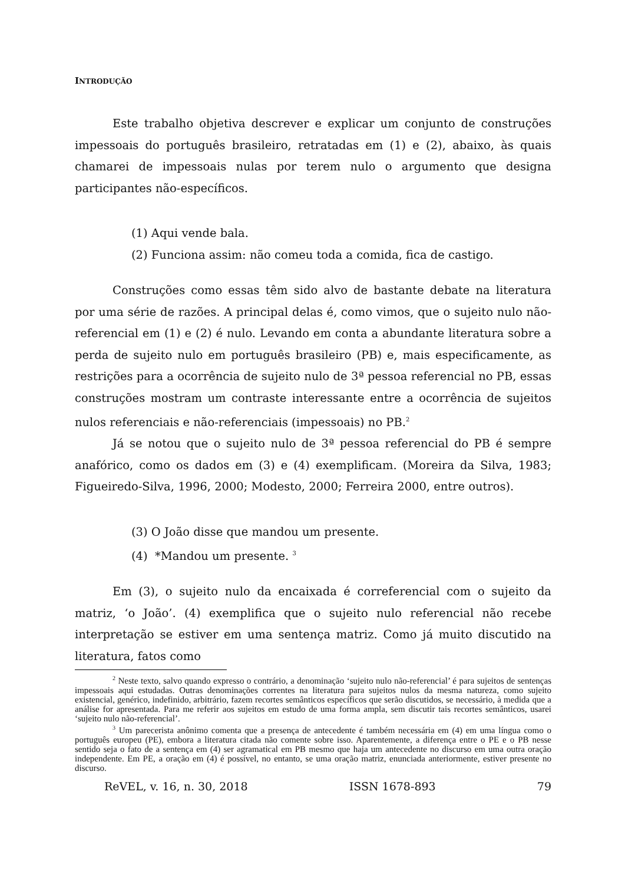INTRODUÇÃO
Este trabalho objetiva descrever e explicar um conjunto de construções impessoais do português brasileiro, retratadas em (1) e (2), abaixo, às quais chamarei de impessoais nulas por terem nulo o argumento que designa participantes não-específicos.
(1) Aqui vende bala.
(2) Funciona assim: não comeu toda a comida, fica de castigo.
Construções como essas têm sido alvo de bastante debate na literatura por uma série de razões. A principal delas é, como vimos, que o sujeito nulo não-referencial em (1) e (2) é nulo. Levando em conta a abundante literatura sobre a perda de sujeito nulo em português brasileiro (PB) e, mais especificamente, as restrições para a ocorrência de sujeito nulo de 3ª pessoa referencial no PB, essas construções mostram um contraste interessante entre a ocorrência de sujeitos nulos referenciais e não-referenciais (impessoais) no PB.<sup>2</sup>
Já se notou que o sujeito nulo de 3ª pessoa referencial do PB é sempre anafórico, como os dados em (3) e (4) exemplificam. (Moreira da Silva, 1983; Figueiredo-Silva, 1996, 2000; Modesto, 2000; Ferreira 2000, entre outros).
(3) O João disse que mandou um presente.
(4) *Mandou um presente. <sup>3</sup>
Em (3), o sujeito nulo da encaixada é correferencial com o sujeito da matriz, ‘o João’. (4) exemplifica que o sujeito nulo referencial não recebe interpretação se estiver em uma sentença matriz. Como já muito discutido na literatura, fatos como
<sup>2</sup> Neste texto, salvo quando expresso o contrário, a denominação ‘sujeito nulo não-referencial’ é para sujeitos de sentenças impessoais aqui estudadas. Outras denominações correntes na literatura para sujeitos nulos da mesma natureza, como sujeito existencial, genérico, indefinido, arbitrário, fazem recortes semânticos específicos que serão discutidos, se necessário, à medida que a análise for apresentada. Para me referir aos sujeitos em estudo de uma forma ampla, sem discutir tais recortes semânticos, usarei ‘sujeito nulo não-referencial’.
<sup>3</sup> Um parecerista anônimo comenta que a presença de antecedente é também necessária em (4) em uma língua como o português europeu (PE), embora a literatura citada não comente sobre isso. Aparentemente, a diferença entre o PE e o PB nesse sentido seja o fato de a sentença em (4) ser agramatical em PB mesmo que haja um antecedente no discurso em uma outra oração independente. Em PE, a oração em (4) é possível, no entanto, se uma oração matriz, enunciada anteriormente, estiver presente no discurso.
ReVEL, v. 16, n. 30, 2018 ISSN 1678-893 79